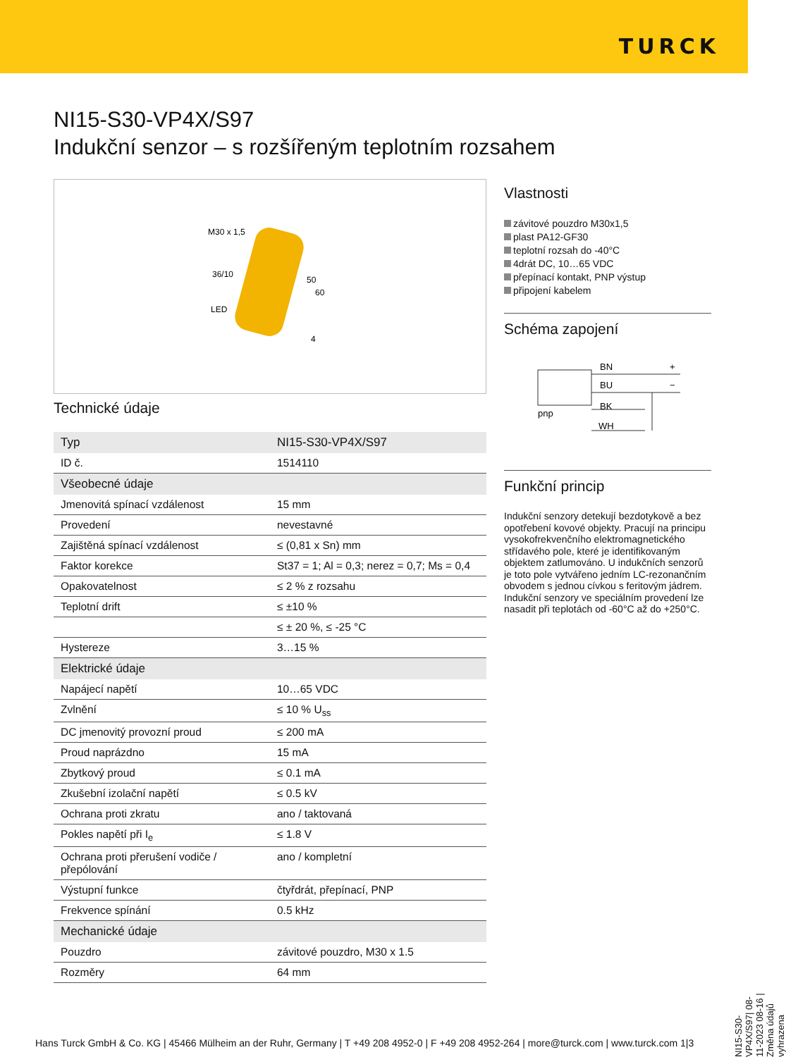TURCK
NI15-S30-VP4X/S97
Indukční senzor – s rozšířeným teplotním rozsahem
M30 x 1,5
36/10
LED
50
60
4
Technické údaje
| Typ | NI15-S30-VP4X/S97 |
| ID č. | 1514110 |
| Všeobecné údaje | |
| Jmenovitá spínací vzdálenost | 15 mm |
| Provedení | nevestavné |
| Zajištěná spínací vzdálenost | ≤ (0,81 x Sn) mm |
| Faktor korekce | St37 = 1; Al = 0,3; nerez = 0,7; Ms = 0,4 |
| Opakovatelnost | ≤ 2 % z rozsahu |
| Teplotní drift | ≤ ±10 % |
| | ≤ ± 20 %, ≤ -25 °C |
| Hystereze | 3…15 % |
| Elektrické údaje | |
| Napájecí napětí | 10…65 VDC |
| Zvlnění | ≤ 10 % U<sub>ss</sub> |
| DC jmenovitý provozní proud | ≤ 200 mA |
| Proud naprázdno | 15 mA |
| Zbytkový proud | ≤ 0.1 mA |
| Zkušební izolační napětí | ≤ 0.5 kV |
| Ochrana proti zkratu | ano / taktovaná |
| Pokles napětí při I<sub>e</sub> | ≤ 1.8 V |
| Ochrana proti přerušení vodiče / přepólování | ano / kompletní |
| Výstupní funkce | čtyřdrát, přepínací, PNP |
| Frekvence spínání | 0.5 kHz |
| Mechanické údaje | |
| Pouzdro | závitové pouzdro, M30 x 1.5 |
| Rozměry | 64 mm |
Vlastnosti
závitové pouzdro M30x1,5
plast PA12-GF30
teplotní rozsah do -40°C
4drát DC, 10…65 VDC
přepínací kontakt, PNP výstup
připojení kabelem
Schéma zapojení
BN
BU
BK
WH
pnp
+
−
Funkční princip
Indukční senzory detekují bezdotykově a bez opotřebení kovové objekty. Pracují na principu vysokofrekvenčního elektromagnetického střídavého pole, které je identifikovaným objektem zatlumováno. U indukčních senzorů je toto pole vytvářeno jedním LC-rezonančním obvodem s jednou cívkou s feritovým jádrem. Indukční senzory ve speciálním provedení lze nasadit při teplotách od -60°C až do +250°C.
NI15-S30-VP4X/S97| 08-11-2023 08-16 | Změna údajů vyhrazena
Hans Turck GmbH & Co. KG | 45466 Mülheim an der Ruhr, Germany | T +49 208 4952-0 | F +49 208 4952-264 | more@turck.com | www.turck.com 1|3